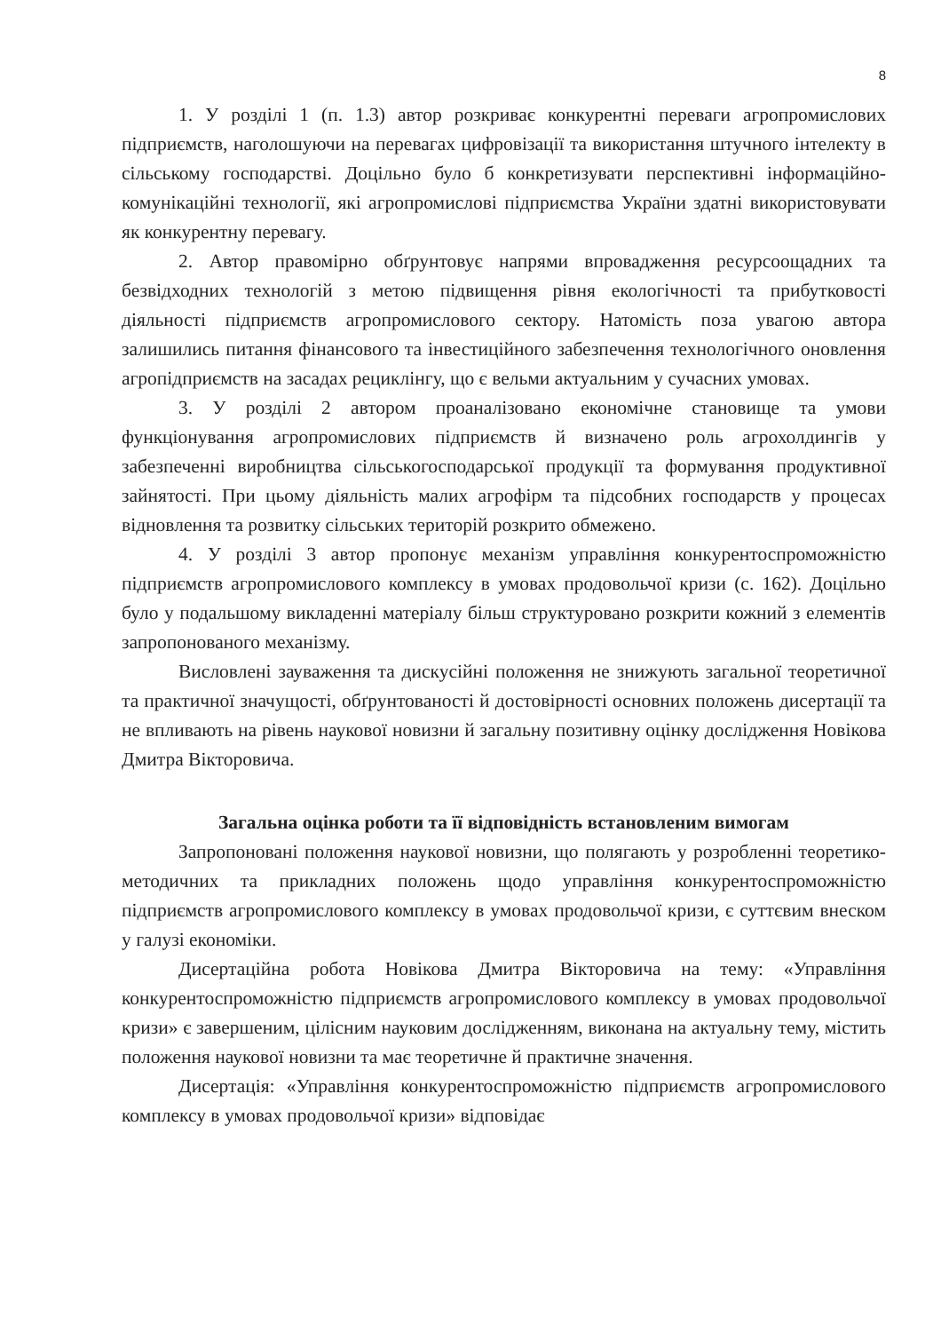8
1. У розділі 1 (п. 1.3) автор розкриває конкурентні переваги агропромислових підприємств, наголошуючи на перевагах цифровізації та використання штучного інтелекту в сільському господарстві. Доцільно було б конкретизувати перспективні інформаційно-комунікаційні технології, які агропромислові підприємства України здатні використовувати як конкурентну перевагу.
2. Автор правомірно обґрунтовує напрями впровадження ресурсоощадних та безвідходних технологій з метою підвищення рівня екологічності та прибутковості діяльності підприємств агропромислового сектору. Натомість поза увагою автора залишились питання фінансового та інвестиційного забезпечення технологічного оновлення агропідприємств на засадах рециклінгу, що є вельми актуальним у сучасних умовах.
3. У розділі 2 автором проаналізовано економічне становище та умови функціонування агропромислових підприємств й визначено роль агрохолдингів у забезпеченні виробництва сільськогосподарської продукції та формування продуктивної зайнятості. При цьому діяльність малих агрофірм та підсобних господарств у процесах відновлення та розвитку сільських територій розкрито обмежено.
4. У розділі 3 автор пропонує механізм управління конкурентоспроможністю підприємств агропромислового комплексу в умовах продовольчої кризи (с. 162). Доцільно було у подальшому викладенні матеріалу більш структуровано розкрити кожний з елементів запропонованого механізму.
Висловлені зауваження та дискусійні положення не знижують загальної теоретичної та практичної значущості, обґрунтованості й достовірності основних положень дисертації та не впливають на рівень наукової новизни й загальну позитивну оцінку дослідження Новікова Дмитра Вікторовича.
Загальна оцінка роботи та її відповідність встановленим вимогам
Запропоновані положення наукової новизни, що полягають у розробленні теоретико-методичних та прикладних положень щодо управління конкурентоспроможністю підприємств агропромислового комплексу в умовах продовольчої кризи, є суттєвим внеском у галузі економіки.
Дисертаційна робота Новікова Дмитра Вікторовича на тему: «Управління конкурентоспроможністю підприємств агропромислового комплексу в умовах продовольчої кризи» є завершеним, цілісним науковим дослідженням, виконана на актуальну тему, містить положення наукової новизни та має теоретичне й практичне значення.
Дисертація: «Управління конкурентоспроможністю підприємств агропромислового комплексу в умовах продовольчої кризи» відповідає